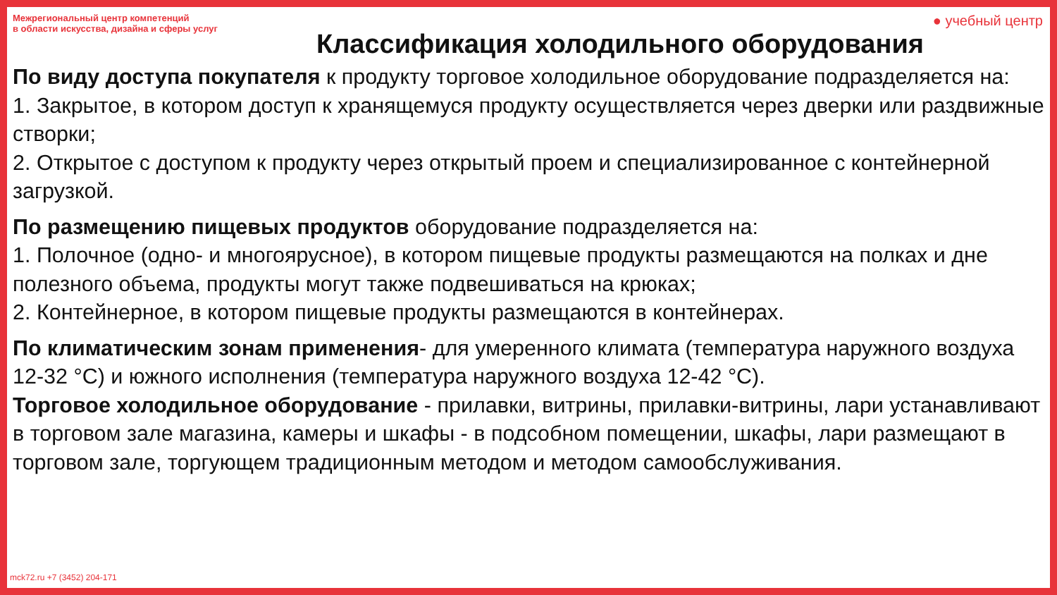Межрегиональный центр компетенций
в области искусства, дизайна и сферы услуг
● учебный центр
Классификация холодильного оборудования
По виду доступа покупателя к продукту торговое холодильное оборудование подразделяется на:
1. Закрытое, в котором доступ к хранящемуся продукту осуществляется через дверки или раздвижные створки;
2. Открытое с доступом к продукту через открытый проем и специализированное с контейнерной загрузкой.
По размещению пищевых продуктов оборудование подразделяется на:
1. Полочное (одно- и многоярусное), в котором пищевые продукты размещаются на полках и дне полезного объема, продукты могут также подвешиваться на крюках;
2. Контейнерное, в котором пищевые продукты размещаются в контейнерах.
По климатическим зонам применения- для умеренного климата (температура наружного воздуха 12-32 °С) и южного исполнения (температура наружного воздуха 12-42 °С).
Торговое холодильное оборудование - прилавки, витрины, прилавки-витрины, лари устанавливают в торговом зале магазина, камеры и шкафы - в подсобном помещении, шкафы, лари размещают в торговом зале, торгующем традиционным методом и методом самообслуживания.
mck72.ru +7 (3452) 204-171